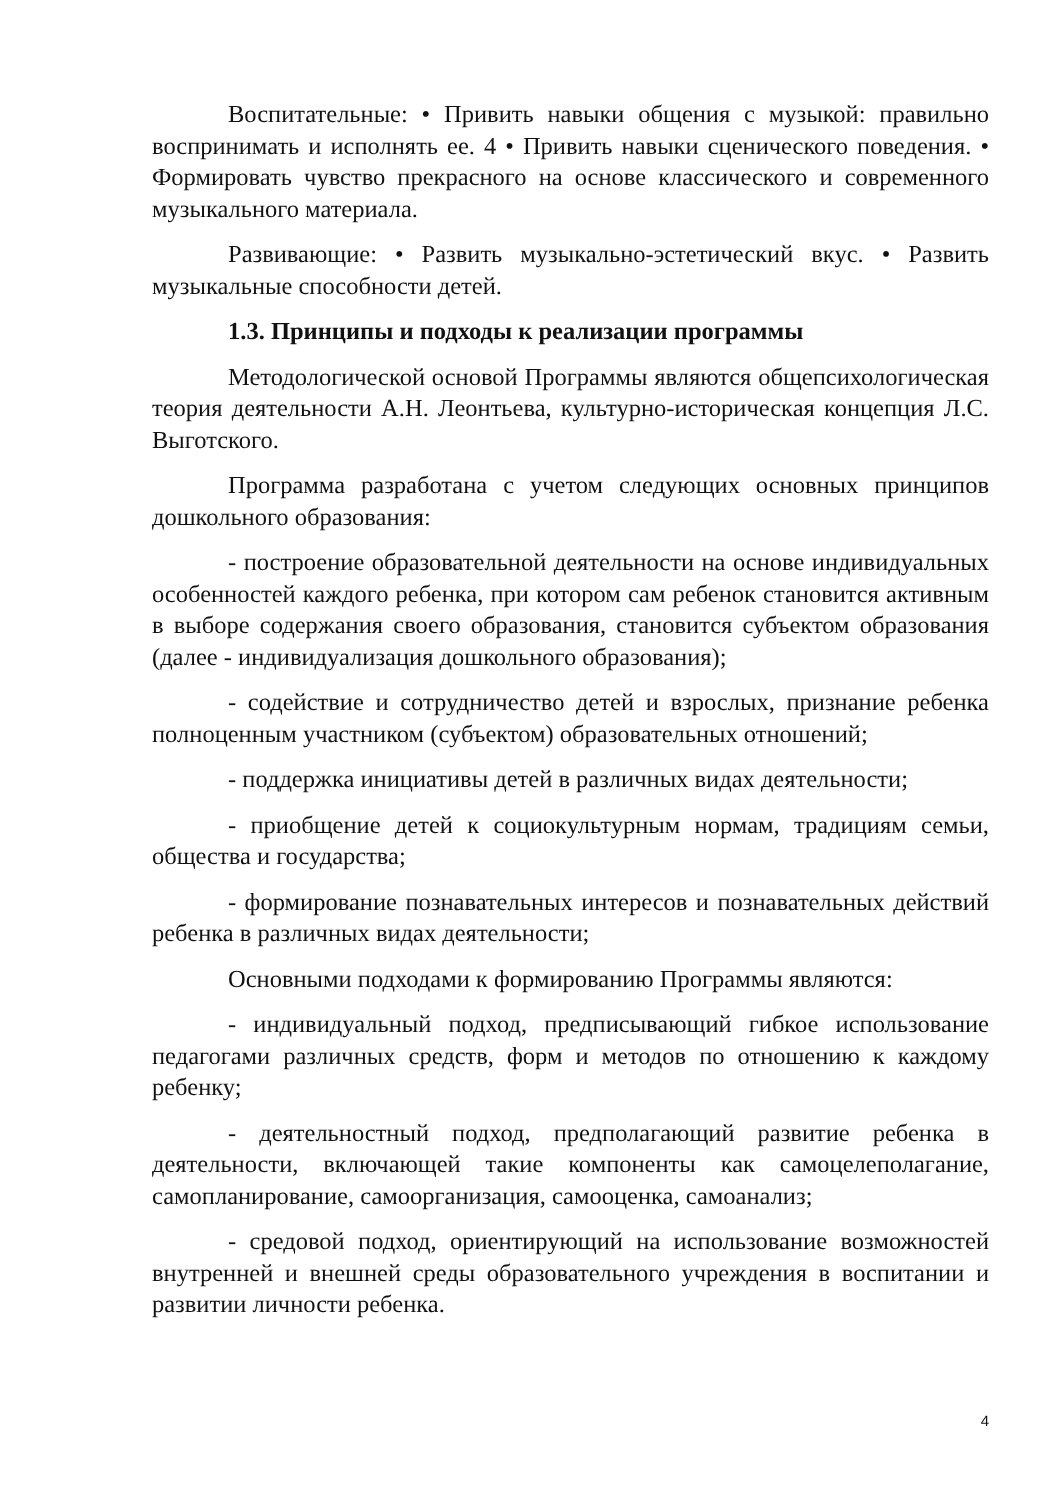Воспитательные: • Привить навыки общения с музыкой: правильно воспринимать и исполнять ее. 4 • Привить навыки сценического поведения. • Формировать чувство прекрасного на основе классического и современного музыкального материала.
Развивающие: • Развить музыкально-эстетический вкус. • Развить музыкальные способности детей.
1.3. Принципы и подходы к реализации программы
Методологической основой Программы являются общепсихологическая теория деятельности А.Н. Леонтьева, культурно-историческая концепция Л.С. Выготского.
Программа разработана с учетом следующих основных принципов дошкольного образования:
- построение образовательной деятельности на основе индивидуальных особенностей каждого ребенка, при котором сам ребенок становится активным в выборе содержания своего образования, становится субъектом образования (далее - индивидуализация дошкольного образования);
- содействие и сотрудничество детей и взрослых, признание ребенка полноценным участником (субъектом) образовательных отношений;
- поддержка инициативы детей в различных видах деятельности;
- приобщение детей к социокультурным нормам, традициям семьи, общества и государства;
- формирование познавательных интересов и познавательных действий ребенка в различных видах деятельности;
Основными подходами к формированию Программы являются:
- индивидуальный подход, предписывающий гибкое использование педагогами различных средств, форм и методов по отношению к каждому ребенку;
- деятельностный подход, предполагающий развитие ребенка в деятельности, включающей такие компоненты как самоцелеполагание, самопланирование, самоорганизация, самооценка, самоанализ;
- средовой подход, ориентирующий на использование возможностей внутренней и внешней среды образовательного учреждения в воспитании и развитии личности ребенка.
4